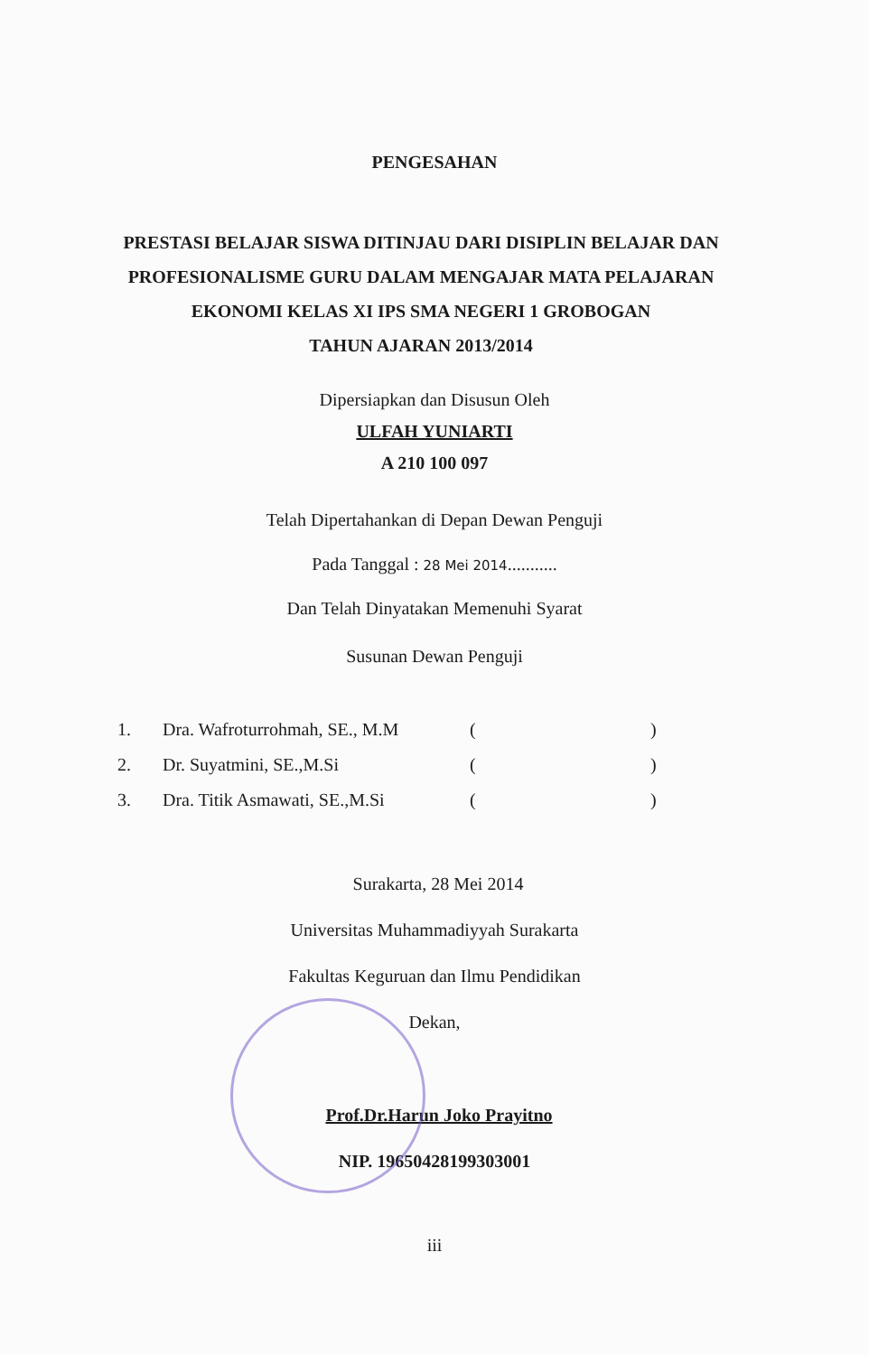PENGESAHAN
PRESTASI BELAJAR SISWA DITINJAU DARI DISIPLIN BELAJAR DAN
PROFESIONALISME GURU DALAM MENGAJAR MATA PELAJARAN
EKONOMI KELAS XI IPS SMA NEGERI 1 GROBOGAN
TAHUN AJARAN 2013/2014
Dipersiapkan dan Disusun Oleh
ULFAH YUNIARTI
A 210 100 097
Telah Dipertahankan di Depan Dewan Penguji
Pada Tanggal : 28 Mei 2014...........
Dan Telah Dinyatakan Memenuhi Syarat
Susunan Dewan Penguji
| 1. | Dra. Wafroturrohmah, SE., M.M | ( | ) |
| 2. | Dr. Suyatmini, SE.,M.Si | ( | ) |
| 3. | Dra. Titik Asmawati, SE.,M.Si | ( | ) |
Surakarta, 28 Mei 2014
Universitas Muhammadiyyah Surakarta
Fakultas Keguruan dan Ilmu Pendidikan
Dekan,
Prof.Dr.Harun Joko Prayitno
NIP. 19650428199303001
iii